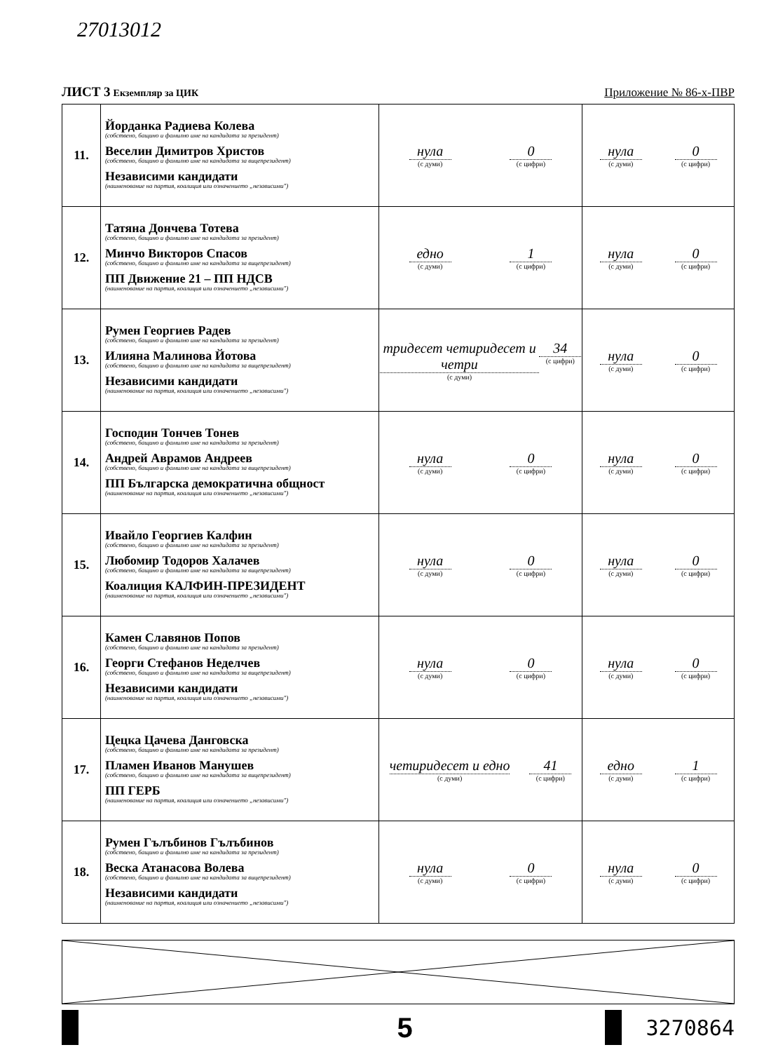27013012
ЛИСТ 3 Екземпляр за ЦИК Приложение № 86-х-ПВР
| 11. | Йорданка Радиева Колева (собствено, бащино и фамилно име на кандидата за президент) Веселин Димитров Христов (собствено, бащино и фамилно име на кандидата за вицепрезидент) Независими кандидати (наименование на партия, коалиция или означението „независими") | нула (с думи) 0 (с цифри) | нула (с думи) 0 (с цифри) |
| 12. | Татяна Дончева Тотева (собствено, бащино и фамилно име на кандидата за президент) Минчо Викторов Спасов (собствено, бащино и фамилно име на кандидата за вицепрезидент) ПП Движение 21 – ПП НДСВ (наименование на партия, коалиция или означението „независими") | едно (с думи) 1 (с цифри) | нула (с думи) 0 (с цифри) |
| 13. | Румен Георгиев Радев (собствено, бащино и фамилно име на кандидата за президент) Илияна Малинова Йотова (собствено, бащино и фамилно име на кандидата за вицепрезидент) Независими кандидати (наименование на партия, коалиция или означението „независими") | тридесет четиридесет и четри (с думи) 34 (с цифри) | нула (с думи) 0 (с цифри) |
| 14. | Господин Тончев Тонев (собствено, бащино и фамилно име на кандидата за президент) Андрей Аврамов Андреев (собствено, бащино и фамилно име на кандидата за вицепрезидент) ПП Българска демократична общност (наименование на партия, коалиция или означението „независими") | нула (с думи) 0 (с цифри) | нула (с думи) 0 (с цифри) |
| 15. | Ивайло Георгиев Калфин (собствено, бащино и фамилно име на кандидата за президент) Любомир Тодоров Халачев (собствено, бащино и фамилно име на кандидата за вицепрезидент) Коалиция КАЛФИН-ПРЕЗИДЕНТ (наименование на партия, коалиция или означението „независими") | нула (с думи) 0 (с цифри) | нула (с думи) 0 (с цифри) |
| 16. | Камен Славянов Попов (собствено, бащино и фамилно име на кандидата за президент) Георги Стефанов Неделчев (собствено, бащино и фамилно име на кандидата за вицепрезидент) Независими кандидати (наименование на партия, коалиция или означението „независими") | нула (с думи) 0 (с цифри) | нула (с думи) 0 (с цифри) |
| 17. | Цецка Цачева Данговска (собствено, бащино и фамилно име на кандидата за президент) Пламен Иванов Манушев (собствено, бащино и фамилно име на кандидата за вицепрезидент) ПП ГЕРБ (наименование на партия, коалиция или означението „независими") | четиридесет и едно (с думи) 41 (с цифри) | едно (с думи) 1 (с цифри) |
| 18. | Румен Гълъбинов Гълъбинов (собствено, бащино и фамилно име на кандидата за президент) Веска Атанасова Волева (собствено, бащино и фамилно име на кандидата за вицепрезидент) Независими кандидати (наименование на партия, коалиция или означението „независими") | нула (с думи) 0 (с цифри) | нула (с думи) 0 (с цифри) |
5
3270864